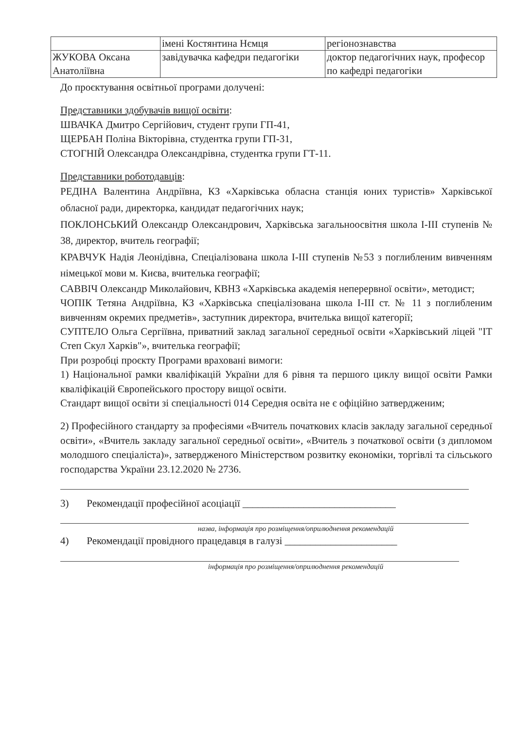| | імені Костянтина Нємця | регіонознавства |
| ЖУКОВА Оксана Анатоліївна | завідувачка кафедри педагогіки | доктор педагогічних наук, професор по кафедрі педагогіки |
До проєктування освітньої програми долучені:
Представники здобувачів вищої освіти:
ШВАЧКА Дмитро Сергійович, студент групи ГП-41,
ЩЕРБАН Поліна Вікторівна, студентка групи ГП-31,
СТОГНІЙ Олександра Олександрівна, студентка групи ГТ-11.
Представники роботодавців:
РЕДІНА Валентина Андріївна, КЗ «Харківська обласна станція юних туристів» Харківської обласної ради, директорка, кандидат педагогічних наук;
ПОКЛОНСЬКИЙ Олександр Олександрович, Харківська загальноосвітня школа І-ІІІ ступенів № 38, директор, вчитель географії;
КРАВЧУК Надія Леонідівна, Спеціалізована школа І-ІІІ ступенів №53 з поглибленим вивченням німецької мови м. Києва, вчителька географії;
САВВІЧ Олександр Миколайович, КВНЗ «Харківська академія неперервної освіти», методист;
ЧОПІК Тетяна Андріївна, КЗ «Харківська спеціалізована школа І-ІІІ ст. № 11 з поглибленим вивченням окремих предметів», заступник директора, вчителька вищої категорії;
СУПТЕЛО Ольга Сергіївна, приватний заклад загальної середньої освіти «Харківський ліцей "ІТ Степ Скул Харків"», вчителька географії;
При розробці проєкту Програми враховані вимоги:
1) Національної рамки кваліфікацій України для 6 рівня та першого циклу вищої освіти Рамки кваліфікацій Європейського простору вищої освіти.
Стандарт вищої освіти зі спеціальності 014 Середня освіта не є офіційно затвердженим;
2) Професійного стандарту за професіями «Вчитель початкових класів закладу загальної середньої освіти», «Вчитель закладу загальної середньої освіти», «Вчитель з початкової освіти (з дипломом молодшого спеціаліста)», затвердженого Міністерством розвитку економіки, торгівлі та сільського господарства України 23.12.2020 № 2736.
3) Рекомендації професійної асоціації ______________________________
назва, інформація про розміщення/оприлюднення рекомендацій
4) Рекомендації провідного працедавця в галузі ______________________
інформація про розміщення/оприлюднення рекомендацій